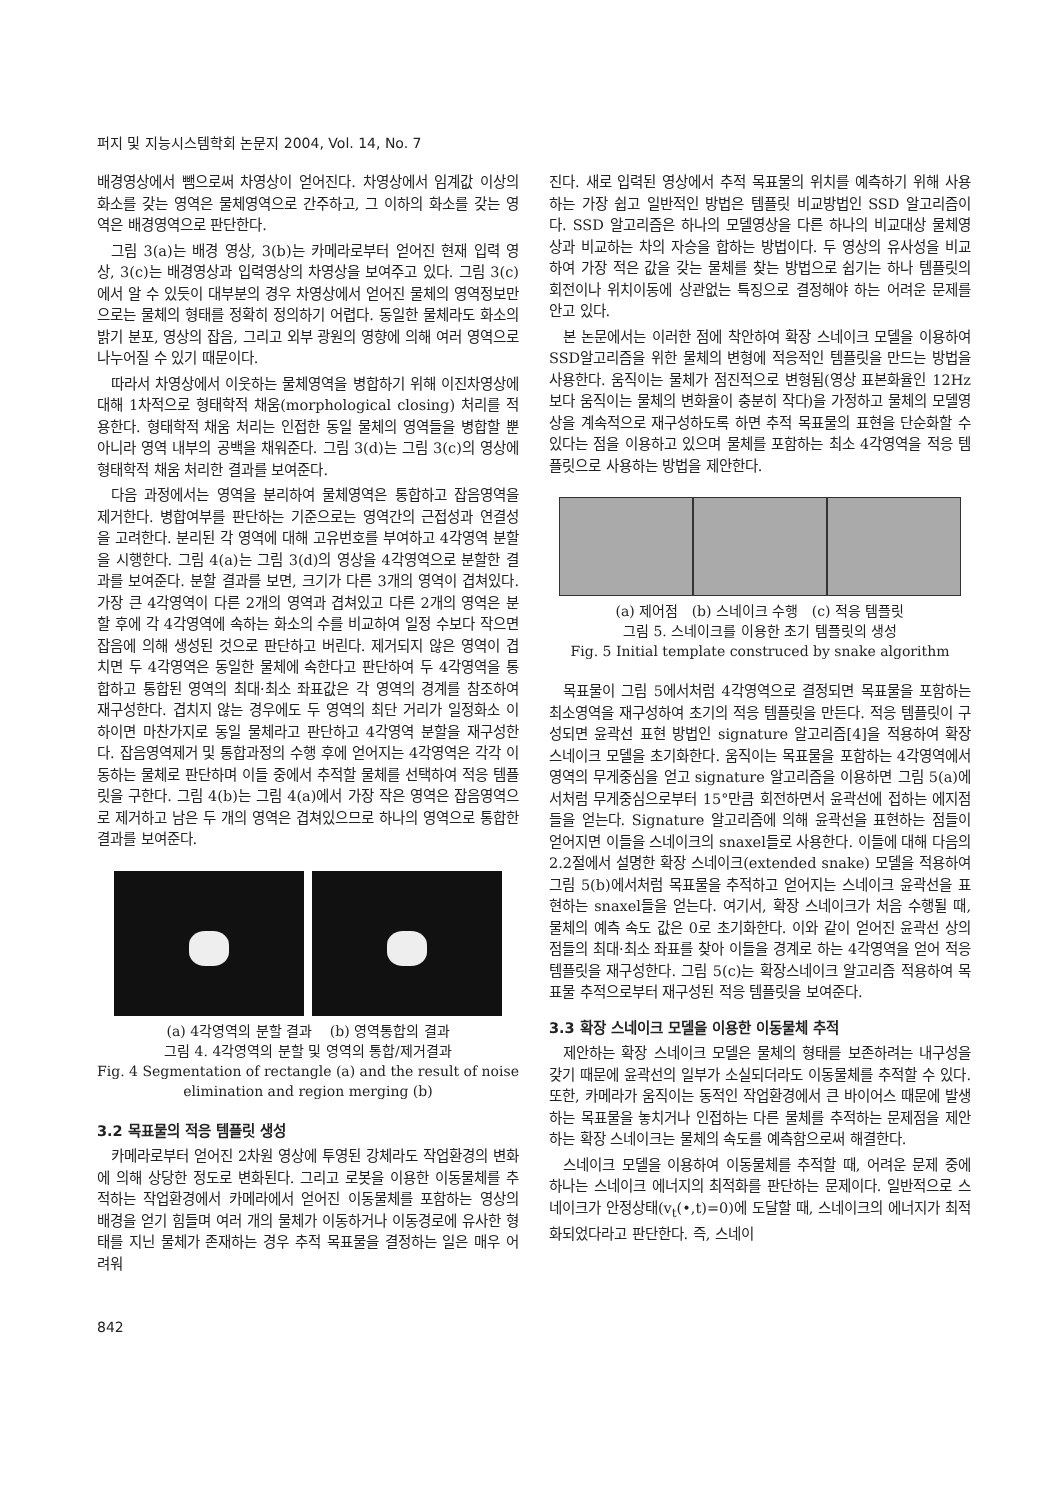퍼지 및 지능시스템학회 논문지 2004, Vol. 14, No. 7
배경영상에서 뺌으로써 차영상이 얻어진다. 차영상에서 임계값 이상의 화소를 갖는 영역은 물체영역으로 간주하고, 그 이하의 화소를 갖는 영역은 배경영역으로 판단한다.
그림 3(a)는 배경 영상, 3(b)는 카메라로부터 얻어진 현재 입력 영상, 3(c)는 배경영상과 입력영상의 차영상을 보여주고 있다. 그림 3(c)에서 알 수 있듯이 대부분의 경우 차영상에서 얻어진 물체의 영역정보만으로는 물체의 형태를 정확히 정의하기 어렵다. 동일한 물체라도 화소의 밝기 분포, 영상의 잡음, 그리고 외부 광원의 영향에 의해 여러 영역으로 나누어질 수 있기 때문이다.
따라서 차영상에서 이웃하는 물체영역을 병합하기 위해 이진차영상에 대해 1차적으로 형태학적 채움(morphological closing) 처리를 적용한다. 형태학적 채움 처리는 인접한 동일 물체의 영역들을 병합할 뿐 아니라 영역 내부의 공백을 채워준다. 그림 3(d)는 그림 3(c)의 영상에 형태학적 채움 처리한 결과를 보여준다.
다음 과정에서는 영역을 분리하여 물체영역은 통합하고 잡음영역을 제거한다. 병합여부를 판단하는 기준으로는 영역간의 근접성과 연결성을 고려한다. 분리된 각 영역에 대해 고유번호를 부여하고 4각영역 분할을 시행한다. 그림 4(a)는 그림 3(d)의 영상을 4각영역으로 분할한 결과를 보여준다. 분할 결과를 보면, 크기가 다른 3개의 영역이 겹쳐있다. 가장 큰 4각영역이 다른 2개의 영역과 겹쳐있고 다른 2개의 영역은 분할 후에 각 4각영역에 속하는 화소의 수를 비교하여 일정 수보다 작으면 잡음에 의해 생성된 것으로 판단하고 버린다. 제거되지 않은 영역이 겹치면 두 4각영역은 동일한 물체에 속한다고 판단하여 두 4각영역을 통합하고 통합된 영역의 최대·최소 좌표값은 각 영역의 경계를 참조하여 재구성한다. 겹치지 않는 경우에도 두 영역의 최단 거리가 일정화소 이하이면 마찬가지로 동일 물체라고 판단하고 4각영역 분할을 재구성한다. 잡음영역제거 및 통합과정의 수행 후에 얻어지는 4각영역은 각각 이동하는 물체로 판단하며 이들 중에서 추적할 물체를 선택하여 적응 템플릿을 구한다. 그림 4(b)는 그림 4(a)에서 가장 작은 영역은 잡음영역으로 제거하고 남은 두 개의 영역은 겹쳐있으므로 하나의 영역으로 통합한 결과를 보여준다.
(a) 4각영역의 분할 결과 (b) 영역통합의 결과
그림 4. 4각영역의 분할 및 영역의 통합/제거결과
Fig. 4 Segmentation of rectangle (a) and the result of noise elimination and region merging (b)
3.2 목표물의 적응 템플릿 생성
카메라로부터 얻어진 2차원 영상에 투영된 강체라도 작업환경의 변화에 의해 상당한 정도로 변화된다. 그리고 로봇을 이용한 이동물체를 추적하는 작업환경에서 카메라에서 얻어진 이동물체를 포함하는 영상의 배경을 얻기 힘들며 여러 개의 물체가 이동하거나 이동경로에 유사한 형태를 지닌 물체가 존재하는 경우 추적 목표물을 결정하는 일은 매우 어려워
진다. 새로 입력된 영상에서 추적 목표물의 위치를 예측하기 위해 사용하는 가장 쉽고 일반적인 방법은 템플릿 비교방법인 SSD 알고리즘이다. SSD 알고리즘은 하나의 모델영상을 다른 하나의 비교대상 물체영상과 비교하는 차의 자승을 합하는 방법이다. 두 영상의 유사성을 비교하여 가장 적은 값을 갖는 물체를 찾는 방법으로 쉽기는 하나 템플릿의 회전이나 위치이동에 상관없는 특징으로 결정해야 하는 어려운 문제를 안고 있다.
본 논문에서는 이러한 점에 착안하여 확장 스네이크 모델을 이용하여 SSD알고리즘을 위한 물체의 변형에 적응적인 템플릿을 만드는 방법을 사용한다. 움직이는 물체가 점진적으로 변형됨(영상 표본화율인 12Hz보다 움직이는 물체의 변화율이 충분히 작다)을 가정하고 물체의 모델영상을 계속적으로 재구성하도록 하면 추적 목표물의 표현을 단순화할 수 있다는 점을 이용하고 있으며 물체를 포함하는 최소 4각영역을 적응 템플릿으로 사용하는 방법을 제안한다.
(a) 제어점 (b) 스네이크 수행 (c) 적응 템플릿
그림 5. 스네이크를 이용한 초기 템플릿의 생성
Fig. 5 Initial template construced by snake algorithm
목표물이 그림 5에서처럼 4각영역으로 결정되면 목표물을 포함하는 최소영역을 재구성하여 초기의 적응 템플릿을 만든다. 적응 템플릿이 구성되면 윤곽선 표현 방법인 signature 알고리즘[4]을 적용하여 확장 스네이크 모델을 초기화한다. 움직이는 목표물을 포함하는 4각영역에서 영역의 무게중심을 얻고 signature 알고리즘을 이용하면 그림 5(a)에서처럼 무게중심으로부터 15°만큼 회전하면서 윤곽선에 접하는 에지점들을 얻는다. Signature 알고리즘에 의해 윤곽선을 표현하는 점들이 얻어지면 이들을 스네이크의 snaxel들로 사용한다. 이들에 대해 다음의 2.2절에서 설명한 확장 스네이크(extended snake) 모델을 적용하여 그림 5(b)에서처럼 목표물을 추적하고 얻어지는 스네이크 윤곽선을 표현하는 snaxel들을 얻는다. 여기서, 확장 스네이크가 처음 수행될 때, 물체의 예측 속도 값은 0로 초기화한다. 이와 같이 얻어진 윤곽선 상의 점들의 최대·최소 좌표를 찾아 이들을 경계로 하는 4각영역을 얻어 적응 템플릿을 재구성한다. 그림 5(c)는 확장스네이크 알고리즘 적용하여 목표물 추적으로부터 재구성된 적응 템플릿을 보여준다.
3.3 확장 스네이크 모델을 이용한 이동물체 추적
제안하는 확장 스네이크 모델은 물체의 형태를 보존하려는 내구성을 갖기 때문에 윤곽선의 일부가 소실되더라도 이동물체를 추적할 수 있다. 또한, 카메라가 움직이는 동적인 작업환경에서 큰 바이어스 때문에 발생하는 목표물을 놓치거나 인접하는 다른 물체를 추적하는 문제점을 제안하는 확장 스네이크는 물체의 속도를 예측함으로써 해결한다.
스네이크 모델을 이용하여 이동물체를 추적할 때, 어려운 문제 중에 하나는 스네이크 에너지의 최적화를 판단하는 문제이다. 일반적으로 스네이크가 안정상태(v<sub>t</sub>(•,t)=0)에 도달할 때, 스네이크의 에너지가 최적화되었다라고 판단한다. 즉, 스네이
842